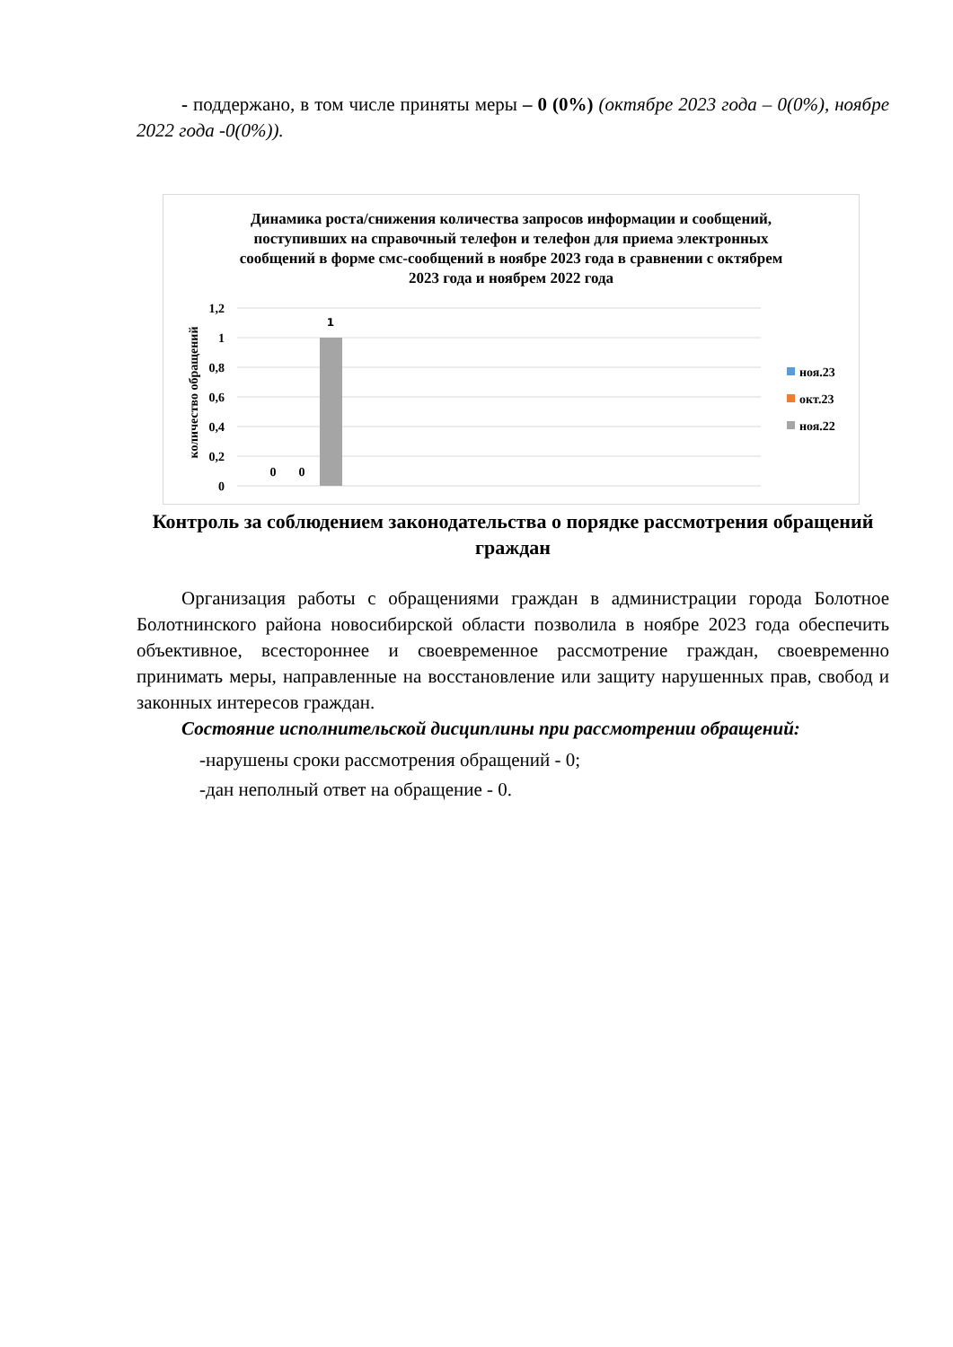- поддержано, в том числе приняты меры – 0 (0%) (октябре 2023 года – 0(0%), ноябре 2022 года -0(0%)).
Динамика роста/снижения количества запросов информации и сообщений, поступивших на справочный телефон и телефон для приема электронных сообщений в форме смс-сообщений в ноябре 2023 года в сравнении с октябрем 2023 года и ноябрем 2022 года
количество обращений
1,2
1
0,8
0,6
0,4
0,2
0
1
0
0
ноя.23
окт.23
ноя.22
Контроль за соблюдением законодательства о порядке рассмотрения обращений граждан
Организация работы с обращениями граждан в администрации города Болотное Болотнинского района новосибирской области позволила в ноябре 2023 года обеспечить объективное, всестороннее и своевременное рассмотрение граждан, своевременно принимать меры, направленные на восстановление или защиту нарушенных прав, свобод и законных интересов граждан.
Состояние исполнительской дисциплины при рассмотрении обращений:
-нарушены сроки рассмотрения обращений - 0;
-дан неполный ответ на обращение - 0.